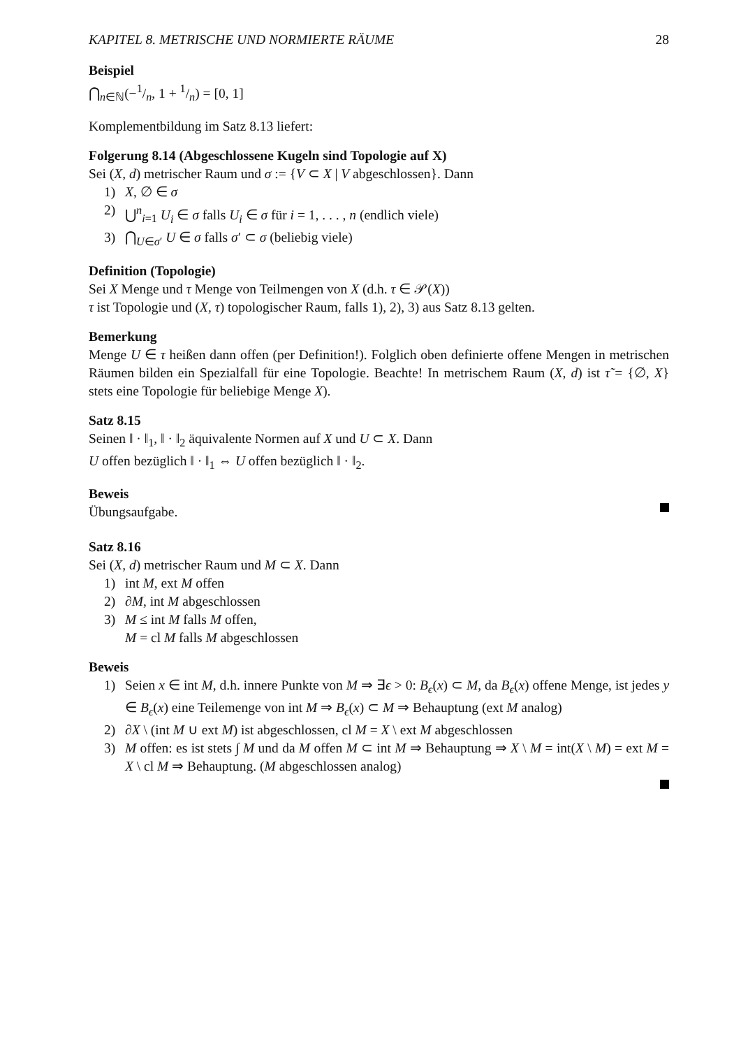KAPITEL 8. METRISCHE UND NORMIERTE RÄUME 28
Beispiel
⋂<sub>n∈ℕ</sub>(−1/n, 1 + 1/n) = [0, 1]
Komplementbildung im Satz 8.13 liefert:
Folgerung 8.14 (Abgeschlossene Kugeln sind Topologie auf X)
Sei (X, d) metrischer Raum und σ := {V ⊂ X | V abgeschlossen}. Dann
1) X, ∅ ∈ σ
2) ⋃<sup>n</sup><sub>i=1</sub> U<sub>i</sub> ∈ σ falls U<sub>i</sub> ∈ σ für i = 1, . . . , n (endlich viele)
3) ⋂<sub>U∈σ′</sub> U ∈ σ falls σ′ ⊂ σ (beliebig viele)
Definition (Topologie)
Sei X Menge und τ Menge von Teilmengen von X (d.h. τ ∈ 𝒫(X))
τ ist Topologie und (X, τ) topologischer Raum, falls 1), 2), 3) aus Satz 8.13 gelten.
Bemerkung
Menge U ∈ τ heißen dann offen (per Definition!). Folglich oben definierte offene Mengen in metrischen Räumen bilden ein Spezialfall für eine Topologie. Beachte! In metrischem Raum (X, d) ist τ̃ = {∅, X} stets eine Topologie für beliebige Menge X).
Satz 8.15
Seinen ‖ · ‖<sub>1</sub>, ‖ · ‖<sub>2</sub> äquivalente Normen auf X und U ⊂ X. Dann
U offen bezüglich ‖ · ‖<sub>1</sub> ⇔ U offen bezüglich ‖ · ‖<sub>2</sub>.
Beweis
Übungsaufgabe.
Satz 8.16
Sei (X, d) metrischer Raum und M ⊂ X. Dann
1) int M, ext M offen
2) ∂M, int M abgeschlossen
3) M ≤ int M falls M offen,
M = cl M falls M abgeschlossen
Beweis
1) Seien x ∈ int M, d.h. innere Punkte von M ⇒ ∃ϵ > 0: B<sub>ϵ</sub>(x) ⊂ M, da B<sub>ϵ</sub>(x) offene Menge, ist jedes y ∈ B<sub>ϵ</sub>(x) eine Teilemenge von int M ⇒ B<sub>ϵ</sub>(x) ⊂ M ⇒ Behauptung (ext M analog)
2) ∂X \ (int M ∪ ext M) ist abgeschlossen, cl M = X \ ext M abgeschlossen
3) M offen: es ist stets ∫ M und da M offen M ⊂ int M ⇒ Behauptung ⇒ X \ M = int(X \ M) = ext M = X \ cl M ⇒ Behauptung. (M abgeschlossen analog)